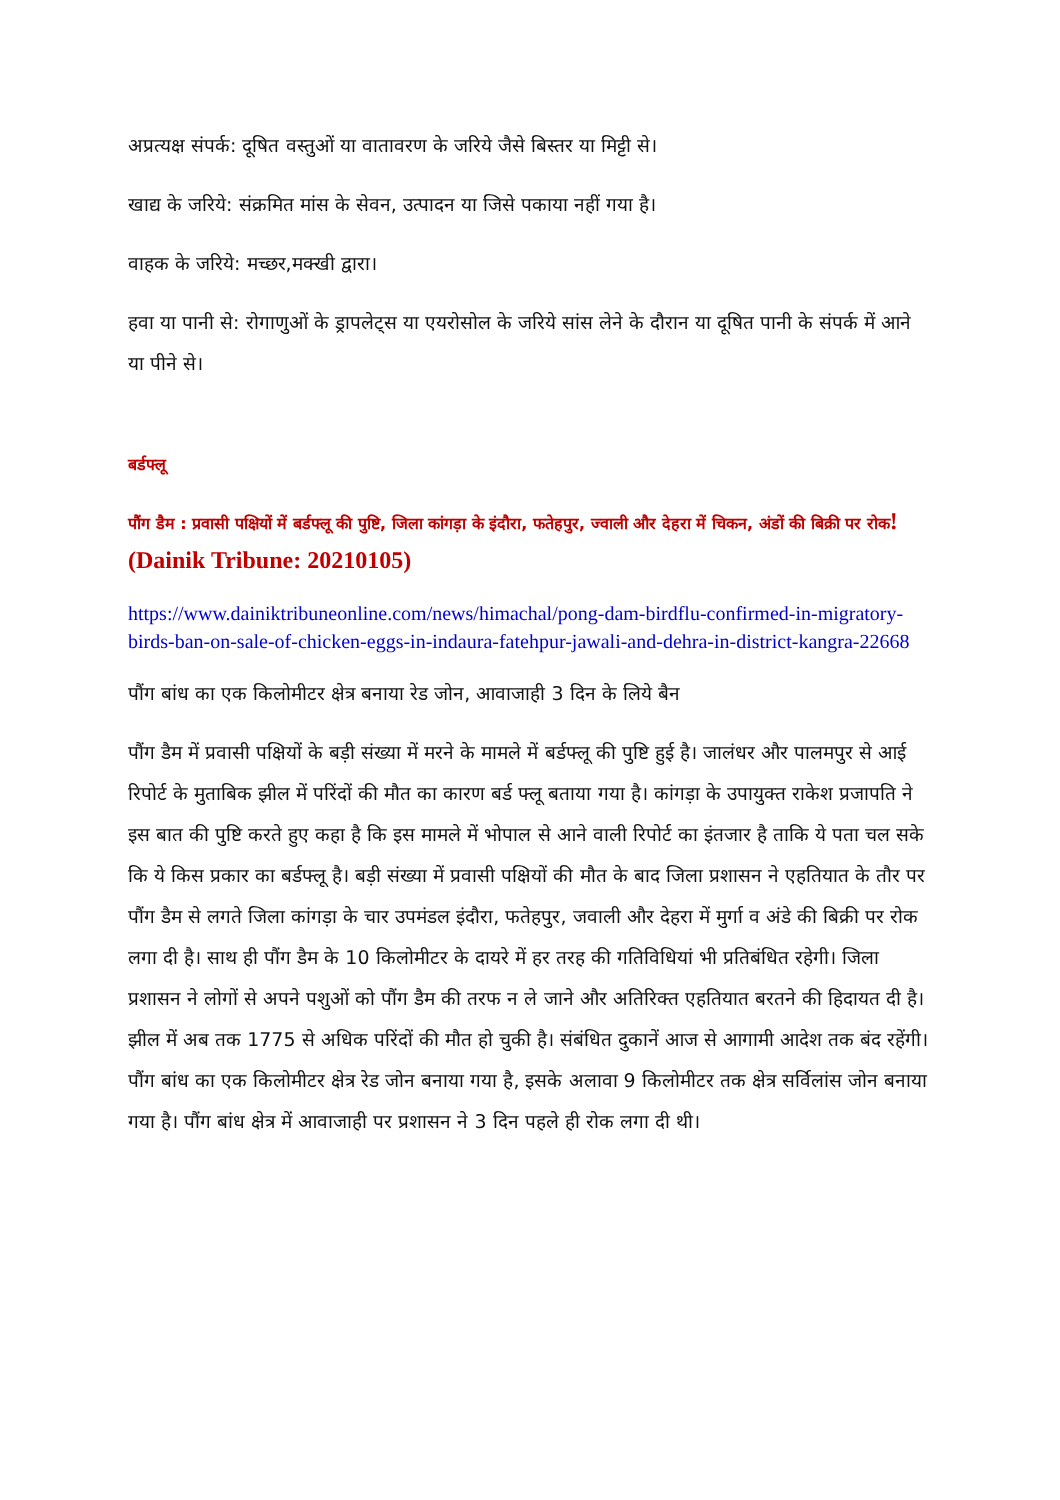अप्रत्यक्ष संपर्क: दूषित वस्तुओं या वातावरण के जरिये जैसे बिस्तर या मिट्टी से।
खाद्य के जरिये: संक्रमित मांस के सेवन, उत्पादन या जिसे पकाया नहीं गया है।
वाहक के जरिये: मच्छर,मक्खी द्वारा।
हवा या पानी से: रोगाणुओं के ड्रापलेट्स या एयरोसोल के जरिये सांस लेने के दौरान या दूषित पानी के संपर्क में आने या पीने से।
बर्डफ्लू
पौंग डैम : प्रवासी पक्षियों में बर्डफ्लू की पुष्टि, जिला कांगड़ा के इंदौरा, फतेहपुर, ज्वाली और देहरा में चिकन, अंडों की बिक्री पर रोक! (Dainik Tribune: 20210105)
https://www.dainiktribuneonline.com/news/himachal/pong-dam-birdflu-confirmed-in-migratory-birds-ban-on-sale-of-chicken-eggs-in-indaura-fatehpur-jawali-and-dehra-in-district-kangra-22668
पौंग बांध का एक किलोमीटर क्षेत्र बनाया रेड जोन, आवाजाही 3 दिन के लिये बैन
पौंग डैम में प्रवासी पक्षियों के बड़ी संख्या में मरने के मामले में बर्डफ्लू की पुष्टि हुई है। जालंधर और पालमपुर से आई रिपोर्ट के मुताबिक झील में परिंदों की मौत का कारण बर्ड फ्लू बताया गया है। कांगड़ा के उपायुक्त राकेश प्रजापति ने इस बात की पुष्टि करते हुए कहा है कि इस मामले में भोपाल से आने वाली रिपोर्ट का इंतजार है ताकि ये पता चल सके कि ये किस प्रकार का बर्डफ्लू है। बड़ी संख्या में प्रवासी पक्षियों की मौत के बाद जिला प्रशासन ने एहतियात के तौर पर पौंग डैम से लगते जिला कांगड़ा के चार उपमंडल इंदौरा, फतेहपुर, जवाली और देहरा में मुर्गा व अंडे की बिक्री पर रोक लगा दी है। साथ ही पौंग डैम के 10 किलोमीटर के दायरे में हर तरह की गतिविधियां भी प्रतिबंधित रहेगी। जिला प्रशासन ने लोगों से अपने पशुओं को पौंग डैम की तरफ न ले जाने और अतिरिक्त एहतियात बरतने की हिदायत दी है। झील में अब तक 1775 से अधिक परिंदों की मौत हो चुकी है। संबंधित दुकानें आज से आगामी आदेश तक बंद रहेंगी। पौंग बांध का एक किलोमीटर क्षेत्र रेड जोन बनाया गया है, इसके अलावा 9 किलोमीटर तक क्षेत्र सर्विलांस जोन बनाया गया है। पौंग बांध क्षेत्र में आवाजाही पर प्रशासन ने 3 दिन पहले ही रोक लगा दी थी।